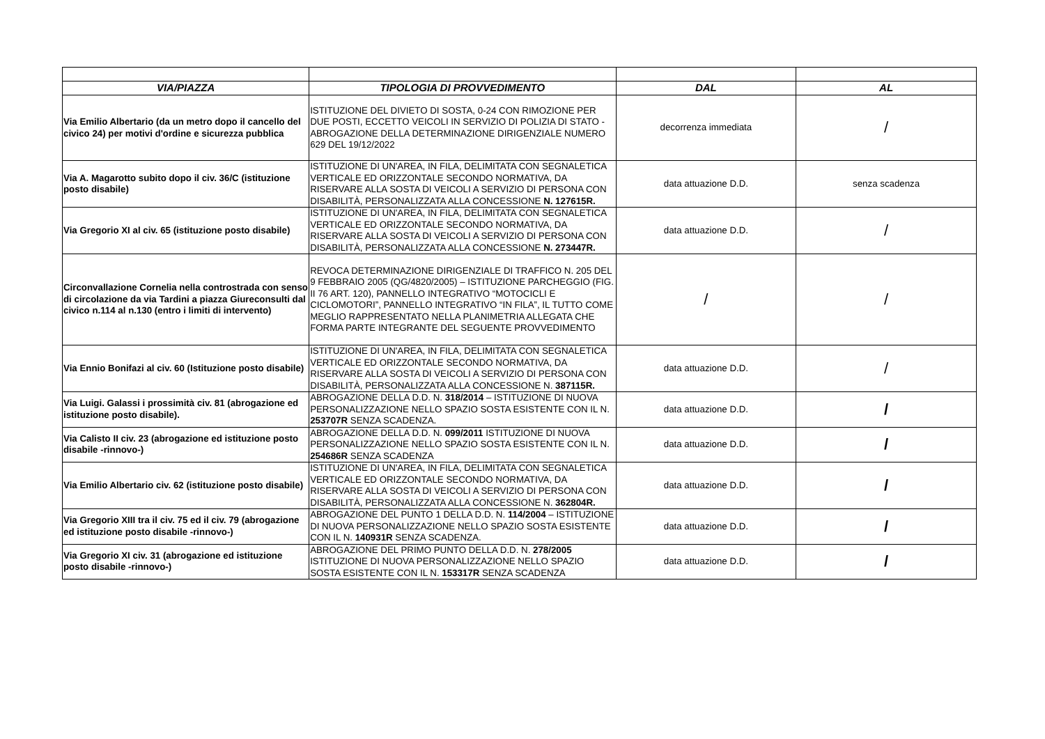| VIA/PIAZZA | TIPOLOGIA DI PROVVEDIMENTO | DAL | AL |
| --- | --- | --- | --- |
| Via Emilio Albertario (da un metro dopo il cancello del civico 24) per motivi d'ordine e sicurezza pubblica | ISTITUZIONE DEL DIVIETO DI SOSTA, 0-24 CON RIMOZIONE PER DUE POSTI, ECCETTO VEICOLI IN SERVIZIO DI POLIZIA DI STATO - ABROGAZIONE DELLA DETERMINAZIONE DIRIGENZIALE NUMERO 629 DEL 19/12/2022 | decorrenza immediata | / |
| Via A. Magarotto subito dopo il civ. 36/C (istituzione posto disabile) | ISTITUZIONE DI UN'AREA, IN FILA, DELIMITATA CON SEGNALETICA VERTICALE ED ORIZZONTALE SECONDO NORMATIVA, DA RISERVARE ALLA SOSTA DI VEICOLI A SERVIZIO DI PERSONA CON DISABILITÀ, PERSONALIZZATA ALLA CONCESSIONE N. 127615R. | data attuazione D.D. | senza scadenza |
| Via Gregorio XI al civ. 65 (istituzione posto disabile) | ISTITUZIONE DI UN'AREA, IN FILA, DELIMITATA CON SEGNALETICA VERTICALE ED ORIZZONTALE SECONDO NORMATIVA, DA RISERVARE ALLA SOSTA DI VEICOLI A SERVIZIO DI PERSONA CON DISABILITÀ, PERSONALIZZATA ALLA CONCESSIONE N. 273447R. | data attuazione D.D. | / |
| Circonvallazione Cornelia nella controstrada con senso di circolazione da via Tardini a piazza Giureconsulti dal civico n.114 al n.130 (entro i limiti di intervento) | REVOCA DETERMINAZIONE DIRIGENZIALE DI TRAFFICO N. 205 DEL 9 FEBBRAIO 2005 (QG/4820/2005) – ISTITUZIONE PARCHEGGIO (FIG. II 76 ART. 120), PANNELLO INTEGRATIVO “MOTOCICLI E CICLOMOTORI”, PANNELLO INTEGRATIVO “IN FILA”, IL TUTTO COME MEGLIO RAPPRESENTATO NELLA PLANIMETRIA ALLEGATA CHE FORMA PARTE INTEGRANTE DEL SEGUENTE PROVVEDIMENTO | / | / |
| Via Ennio Bonifazi al civ. 60 (Istituzione posto disabile) | ISTITUZIONE DI UN'AREA, IN FILA, DELIMITATA CON SEGNALETICA VERTICALE ED ORIZZONTALE SECONDO NORMATIVA, DA RISERVARE ALLA SOSTA DI VEICOLI A SERVIZIO DI PERSONA CON DISABILITÀ, PERSONALIZZATA ALLA CONCESSIONE N. 387115R. | data attuazione D.D. | / |
| Via Luigi. Galassi i prossimità civ. 81 (abrogazione ed istituzione posto disabile). | ABROGAZIONE DELLA D.D. N. 318/2014 – ISTITUZIONE DI NUOVA PERSONALIZZAZIONE NELLO SPAZIO SOSTA ESISTENTE CON IL N. 253707R SENZA SCADENZA. | data attuazione D.D. | / |
| Via Calisto II civ. 23 (abrogazione ed istituzione posto disabile -rinnovo-) | ABROGAZIONE DELLA D.D. N. 099/2011 ISTITUZIONE DI NUOVA PERSONALIZZAZIONE NELLO SPAZIO SOSTA ESISTENTE CON IL N. 254686R SENZA SCADENZA | data attuazione D.D. | / |
| Via Emilio Albertario civ. 62 (istituzione posto disabile) | ISTITUZIONE DI UN'AREA, IN FILA, DELIMITATA CON SEGNALETICA VERTICALE ED ORIZZONTALE SECONDO NORMATIVA, DA RISERVARE ALLA SOSTA DI VEICOLI A SERVIZIO DI PERSONA CON DISABILITÀ, PERSONALIZZATA ALLA CONCESSIONE N. 362804R. | data attuazione D.D. | / |
| Via Gregorio XIII tra il civ. 75 ed il civ. 79 (abrogazione ed istituzione posto disabile -rinnovo-) | ABROGAZIONE DEL PUNTO 1 DELLA D.D. N. 114/2004 – ISTITUZIONE DI NUOVA PERSONALIZZAZIONE NELLO SPAZIO SOSTA ESISTENTE CON IL N. 140931R SENZA SCADENZA. | data attuazione D.D. | / |
| Via Gregorio XI civ. 31 (abrogazione ed istituzione posto disabile -rinnovo-) | ABROGAZIONE DEL PRIMO PUNTO DELLA D.D. N. 278/2005 ISTITUZIONE DI NUOVA PERSONALIZZAZIONE NELLO SPAZIO SOSTA ESISTENTE CON IL N. 153317R SENZA SCADENZA | data attuazione D.D. | / |